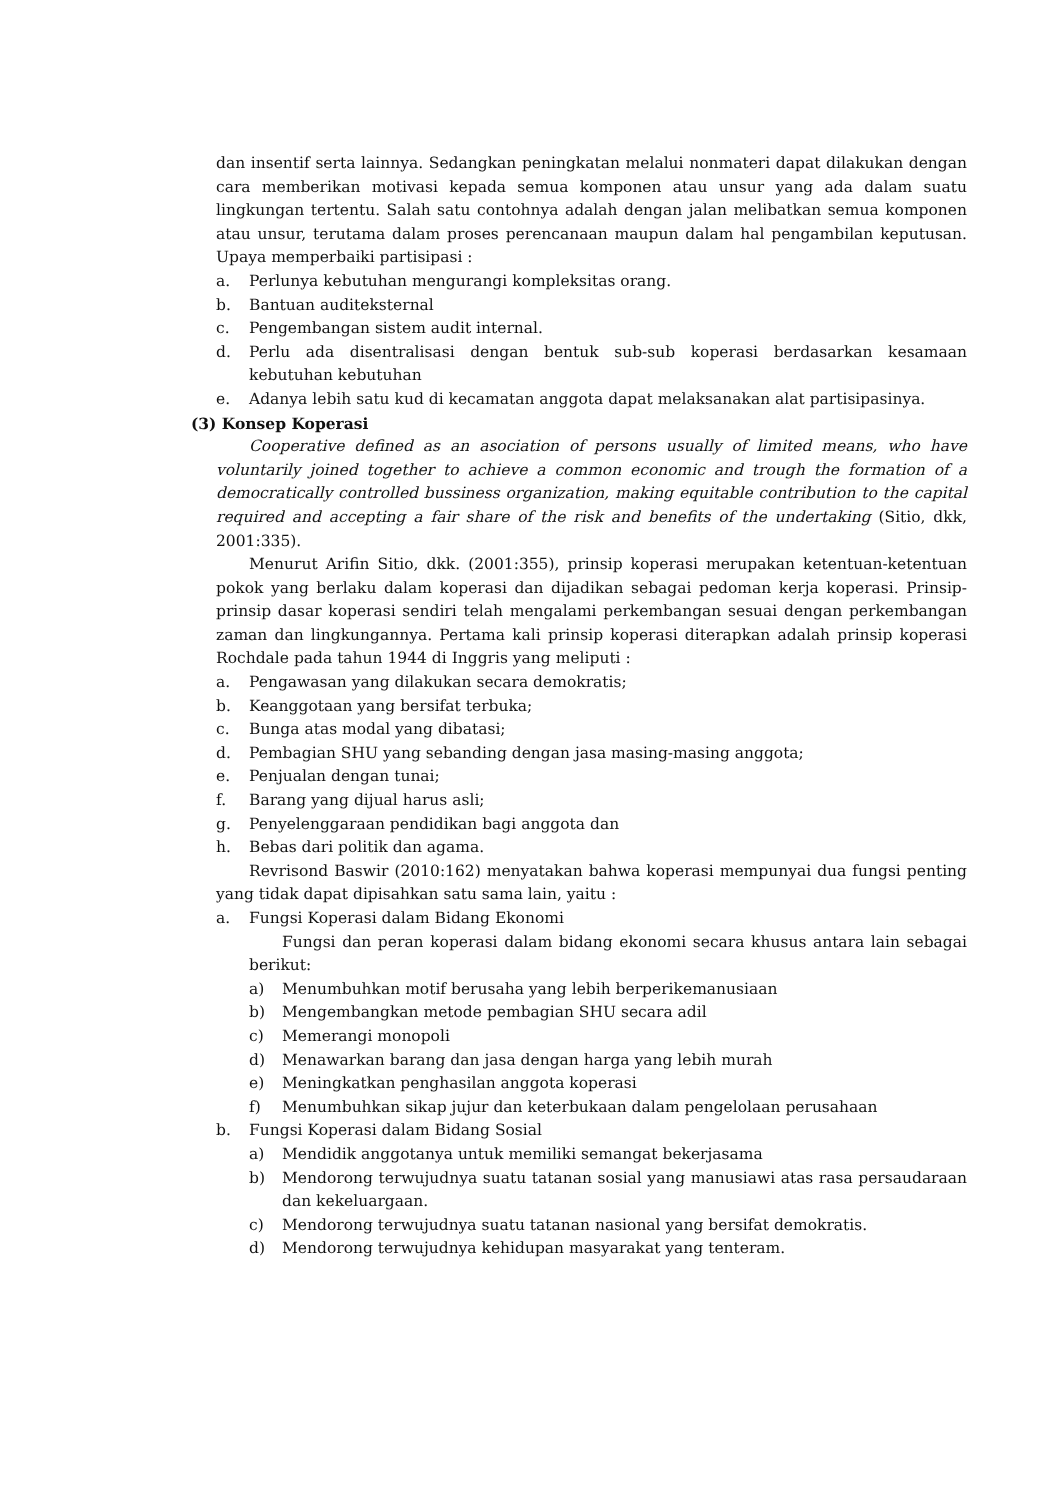dan insentif serta lainnya. Sedangkan peningkatan melalui nonmateri dapat dilakukan dengan cara memberikan motivasi kepada semua komponen atau unsur yang ada dalam suatu lingkungan tertentu. Salah satu contohnya adalah dengan jalan melibatkan semua komponen atau unsur, terutama dalam proses perencanaan maupun dalam hal pengambilan keputusan. Upaya memperbaiki partisipasi :
a. Perlunya kebutuhan mengurangi kompleksitas orang.
b. Bantuan auditeksternal
c. Pengembangan sistem audit internal.
d. Perlu ada disentralisasi dengan bentuk sub-sub koperasi berdasarkan kesamaan kebutuhan kebutuhan
e. Adanya lebih satu kud di kecamatan anggota dapat melaksanakan alat partisipasinya.
(3) Konsep Koperasi
Cooperative defined as an asociation of persons usually of limited means, who have voluntarily joined together to achieve a common economic and trough the formation of a democratically controlled bussiness organization, making equitable contribution to the capital required and accepting a fair share of the risk and benefits of the undertaking (Sitio, dkk, 2001:335).
Menurut Arifin Sitio, dkk. (2001:355), prinsip koperasi merupakan ketentuan-ketentuan pokok yang berlaku dalam koperasi dan dijadikan sebagai pedoman kerja koperasi. Prinsip-prinsip dasar koperasi sendiri telah mengalami perkembangan sesuai dengan perkembangan zaman dan lingkungannya. Pertama kali prinsip koperasi diterapkan adalah prinsip koperasi Rochdale pada tahun 1944 di Inggris yang meliputi :
a. Pengawasan yang dilakukan secara demokratis;
b. Keanggotaan yang bersifat terbuka;
c. Bunga atas modal yang dibatasi;
d. Pembagian SHU yang sebanding dengan jasa masing-masing anggota;
e. Penjualan dengan tunai;
f. Barang yang dijual harus asli;
g. Penyelenggaraan pendidikan bagi anggota dan
h. Bebas dari politik dan agama.
Revrisond Baswir (2010:162) menyatakan bahwa koperasi mempunyai dua fungsi penting yang tidak dapat dipisahkan satu sama lain, yaitu :
a. Fungsi Koperasi dalam Bidang Ekonomi
Fungsi dan peran koperasi dalam bidang ekonomi secara khusus antara lain sebagai berikut:
a) Menumbuhkan motif berusaha yang lebih berperikemanusiaan
b) Mengembangkan metode pembagian SHU secara adil
c) Memerangi monopoli
d) Menawarkan barang dan jasa dengan harga yang lebih murah
e) Meningkatkan penghasilan anggota koperasi
f) Menumbuhkan sikap jujur dan keterbukaan dalam pengelolaan perusahaan
b. Fungsi Koperasi dalam Bidang Sosial
a) Mendidik anggotanya untuk memiliki semangat bekerjasama
b) Mendorong terwujudnya suatu tatanan sosial yang manusiawi atas rasa persaudaraan dan kekeluargaan.
c) Mendorong terwujudnya suatu tatanan nasional yang bersifat demokratis.
d) Mendorong terwujudnya kehidupan masyarakat yang tenteram.